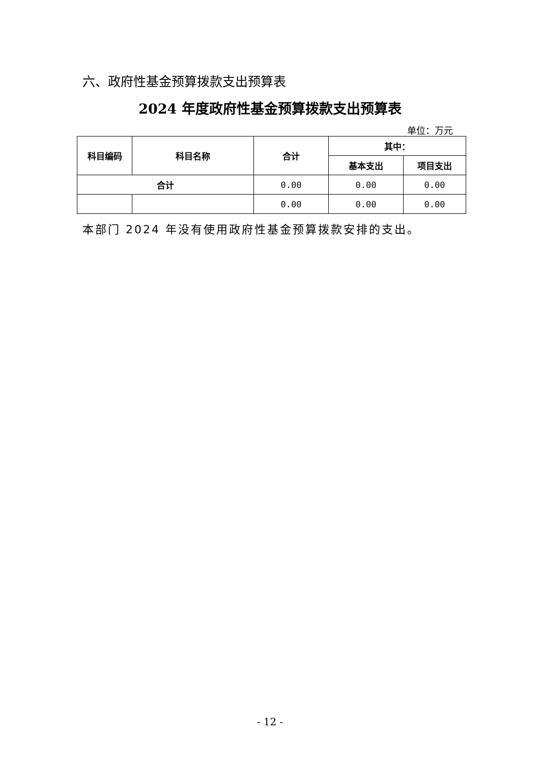六、政府性基金预算拨款支出预算表
2024 年度政府性基金预算拨款支出预算表
单位：万元
| 科目编码 | 科目名称 | 合计 | 其中： | |
| --- | --- | --- | --- | --- |
| | | | 基本支出 | 项目支出 |
| 合计 | | 0.00 | 0.00 | 0.00 |
| | | 0.00 | 0.00 | 0.00 |
本部门 2024 年没有使用政府性基金预算拨款安排的支出。
- 12 -